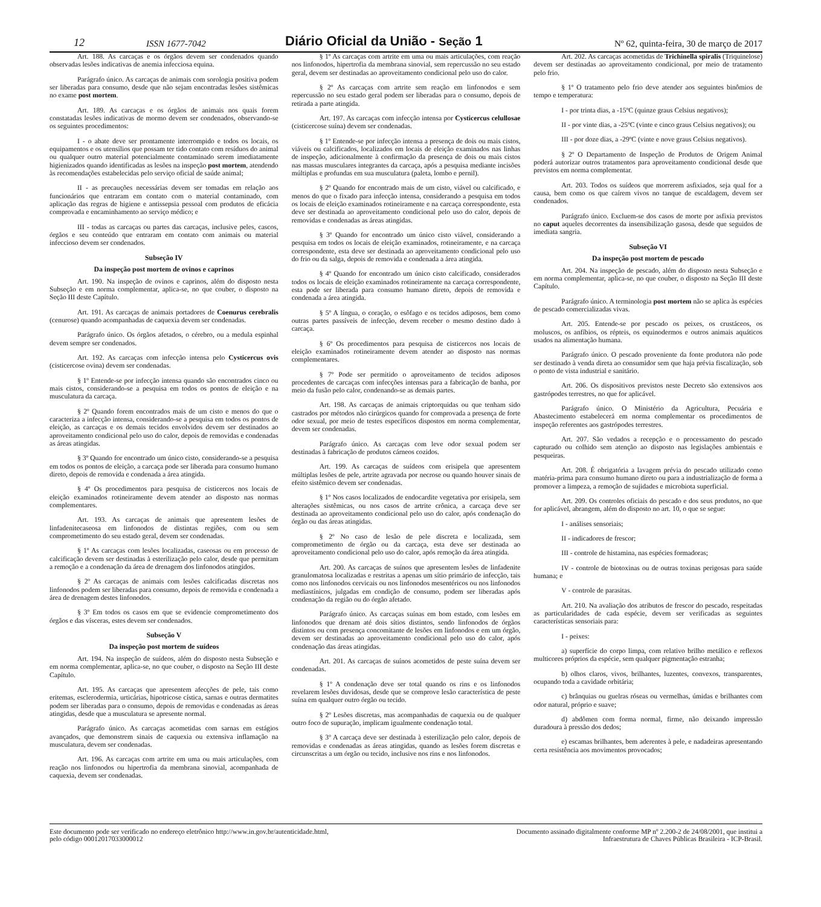12 ISSN 1677-7042 Diário Oficial da União - Seção 1 Nº 62, quinta-feira, 30 de março de 2017
Art. 188. As carcaças e os órgãos devem ser condenados quando observadas lesões indicativas de anemia infecciosa equina.
Parágrafo único. As carcaças de animais com sorologia positiva podem ser liberadas para consumo, desde que não sejam encontradas lesões sistêmicas no exame post mortem.
Art. 189. As carcaças e os órgãos de animais nos quais forem constatadas lesões indicativas de mormo devem ser condenados, observando-se os seguintes procedimentos:
I - o abate deve ser prontamente interrompido e todos os locais, os equipamentos e os utensílios que possam ter tido contato com resíduos do animal ou qualquer outro material potencialmente contaminado serem imediatamente higienizados quando identificadas as lesões na inspeção post mortem, atendendo às recomendações estabelecidas pelo serviço oficial de saúde animal;
II - as precauções necessárias devem ser tomadas em relação aos funcionários que entraram em contato com o material contaminado, com aplicação das regras de higiene e antissepsia pessoal com produtos de eficácia comprovada e encaminhamento ao serviço médico; e
III - todas as carcaças ou partes das carcaças, inclusive peles, cascos, órgãos e seu conteúdo que entraram em contato com animais ou material infeccioso devem ser condenados.
Subseção IV
Da inspeção post mortem de ovinos e caprinos
Art. 190. Na inspeção de ovinos e caprinos, além do disposto nesta Subseção e em norma complementar, aplica-se, no que couber, o disposto na Seção III deste Capítulo.
Art. 191. As carcaças de animais portadores de Coenurus cerebralis (cenurose) quando acompanhadas de caquexia devem ser condenadas.
Parágrafo único. Os órgãos afetados, o cérebro, ou a medula espinhal devem sempre ser condenados.
Art. 192. As carcaças com infecção intensa pelo Cysticercus ovis (cisticercose ovina) devem ser condenadas.
§ 1º Entende-se por infecção intensa quando são encontrados cinco ou mais cistos, considerando-se a pesquisa em todos os pontos de eleição e na musculatura da carcaça.
§ 2º Quando forem encontrados mais de um cisto e menos do que o caracteriza a infecção intensa, considerando-se a pesquisa em todos os pontos de eleição, as carcaças e os demais tecidos envolvidos devem ser destinados ao aproveitamento condicional pelo uso do calor, depois de removidas e condenadas as áreas atingidas.
§ 3º Quando for encontrado um único cisto, considerando-se a pesquisa em todos os pontos de eleição, a carcaça pode ser liberada para consumo humano direto, depois de removida e condenada a área atingida.
§ 4º Os procedimentos para pesquisa de cisticercos nos locais de eleição examinados rotineiramente devem atender ao disposto nas normas complementares.
Art. 193. As carcaças de animais que apresentem lesões de linfadenitecaseosa em linfonodos de distintas regiões, com ou sem comprometimento do seu estado geral, devem ser condenadas.
§ 1º As carcaças com lesões localizadas, caseosas ou em processo de calcificação devem ser destinadas à esterilização pelo calor, desde que permitam a remoção e a condenação da área de drenagem dos linfonodos atingidos.
§ 2º As carcaças de animais com lesões calcificadas discretas nos linfonodos podem ser liberadas para consumo, depois de removida e condenada a área de drenagem destes linfonodos.
§ 3º Em todos os casos em que se evidencie comprometimento dos órgãos e das vísceras, estes devem ser condenados.
Subseção V
Da inspeção post mortem de suídeos
Art. 194. Na inspeção de suídeos, além do disposto nesta Subseção e em norma complementar, aplica-se, no que couber, o disposto na Seção III deste Capítulo.
Art. 195. As carcaças que apresentem afecções de pele, tais como eritemas, esclerodermia, urticárias, hipotricose cística, sarnas e outras dermatites podem ser liberadas para o consumo, depois de removidas e condenadas as áreas atingidas, desde que a musculatura se apresente normal.
Parágrafo único. As carcaças acometidas com sarnas em estágios avançados, que demonstrem sinais de caquexia ou extensiva inflamação na musculatura, devem ser condenadas.
Art. 196. As carcaças com artrite em uma ou mais articulações, com reação nos linfonodos ou hipertrofia da membrana sinovial, acompanhada de caquexia, devem ser condenadas.
§ 1º As carcaças com artrite em uma ou mais articulações, com reação nos linfonodos, hipertrofia da membrana sinovial, sem repercussão no seu estado geral, devem ser destinadas ao aproveitamento condicional pelo uso do calor.
§ 2º As carcaças com artrite sem reação em linfonodos e sem repercussão no seu estado geral podem ser liberadas para o consumo, depois de retirada a parte atingida.
Art. 197. As carcaças com infecção intensa por Cysticercus celullosae (cisticercose suína) devem ser condenadas.
§ 1º Entende-se por infecção intensa a presença de dois ou mais cistos, viáveis ou calcificados, localizados em locais de eleição examinados nas linhas de inspeção, adicionalmente à confirmação da presença de dois ou mais cistos nas massas musculares integrantes da carcaça, após a pesquisa mediante incisões múltiplas e profundas em sua musculatura (paleta, lombo e pernil).
§ 2º Quando for encontrado mais de um cisto, viável ou calcificado, e menos do que o fixado para infecção intensa, considerando a pesquisa em todos os locais de eleição examinados rotineiramente e na carcaça correspondente, esta deve ser destinada ao aproveitamento condicional pelo uso do calor, depois de removidas e condenadas as áreas atingidas.
§ 3º Quando for encontrado um único cisto viável, considerando a pesquisa em todos os locais de eleição examinados, rotineiramente, e na carcaça correspondente, esta deve ser destinada ao aproveitamento condicional pelo uso do frio ou da salga, depois de removida e condenada a área atingida.
§ 4º Quando for encontrado um único cisto calcificado, considerados todos os locais de eleição examinados rotineiramente na carcaça correspondente, esta pode ser liberada para consumo humano direto, depois de removida e condenada a área atingida.
§ 5º A língua, o coração, o esôfago e os tecidos adiposos, bem como outras partes passíveis de infecção, devem receber o mesmo destino dado à carcaça.
§ 6º Os procedimentos para pesquisa de cisticercos nos locais de eleição examinados rotineiramente devem atender ao disposto nas normas complementares.
§ 7º Pode ser permitido o aproveitamento de tecidos adiposos procedentes de carcaças com infecções intensas para a fabricação de banha, por meio da fusão pelo calor, condenando-se as demais partes.
Art. 198. As carcaças de animais criptorquidas ou que tenham sido castrados por métodos não cirúrgicos quando for comprovada a presença de forte odor sexual, por meio de testes específicos dispostos em norma complementar, devem ser condenadas.
Parágrafo único. As carcaças com leve odor sexual podem ser destinadas à fabricação de produtos cárneos cozidos.
Art. 199. As carcaças de suídeos com erisipela que apresentem múltiplas lesões de pele, artrite agravada por necrose ou quando houver sinais de efeito sistêmico devem ser condenadas.
§ 1º Nos casos localizados de endocardite vegetativa por erisipela, sem alterações sistêmicas, ou nos casos de artrite crônica, a carcaça deve ser destinada ao aproveitamento condicional pelo uso do calor, após condenação do órgão ou das áreas atingidas.
§ 2º No caso de lesão de pele discreta e localizada, sem comprometimento de órgão ou da carcaça, esta deve ser destinada ao aproveitamento condicional pelo uso do calor, após remoção da área atingida.
Art. 200. As carcaças de suínos que apresentem lesões de linfadenite granulomatosa localizadas e restritas a apenas um sítio primário de infecção, tais como nos linfonodos cervicais ou nos linfonodos mesentéricos ou nos linfonodos mediastínicos, julgadas em condição de consumo, podem ser liberadas após condenação da região ou do órgão afetado.
Parágrafo único. As carcaças suínas em bom estado, com lesões em linfonodos que drenam até dois sítios distintos, sendo linfonodos de órgãos distintos ou com presença concomitante de lesões em linfonodos e em um órgão, devem ser destinadas ao aproveitamento condicional pelo uso do calor, após condenação das áreas atingidas.
Art. 201. As carcaças de suínos acometidos de peste suína devem ser condenadas.
§ 1º A condenação deve ser total quando os rins e os linfonodos revelarem lesões duvidosas, desde que se comprove lesão característica de peste suína em qualquer outro órgão ou tecido.
§ 2º Lesões discretas, mas acompanhadas de caquexia ou de qualquer outro foco de supuração, implicam igualmente condenação total.
§ 3º A carcaça deve ser destinada à esterilização pelo calor, depois de removidas e condenadas as áreas atingidas, quando as lesões forem discretas e circunscritas a um órgão ou tecido, inclusive nos rins e nos linfonodos.
Art. 202. As carcaças acometidas de Trichinella spiralis (Triquinelose) devem ser destinadas ao aproveitamento condicional, por meio de tratamento pelo frio.
§ 1º O tratamento pelo frio deve atender aos seguintes binômios de tempo e temperatura:
I - por trinta dias, a -15ºC (quinze graus Celsius negativos);
II - por vinte dias, a -25ºC (vinte e cinco graus Celsius negativos); ou
III - por doze dias, a -29ºC (vinte e nove graus Celsius negativos).
§ 2º O Departamento de Inspeção de Produtos de Origem Animal poderá autorizar outros tratamentos para aproveitamento condicional desde que previstos em norma complementar.
Art. 203. Todos os suídeos que morrerem asfixiados, seja qual for a causa, bem como os que caírem vivos no tanque de escaldagem, devem ser condenados.
Parágrafo único. Excluem-se dos casos de morte por asfixia previstos no caput aqueles decorrentes da insensibilização gasosa, desde que seguidos de imediata sangria.
Subseção VI
Da inspeção post mortem de pescado
Art. 204. Na inspeção de pescado, além do disposto nesta Subseção e em norma complementar, aplica-se, no que couber, o disposto na Seção III deste Capítulo.
Parágrafo único. A terminologia post mortem não se aplica às espécies de pescado comercializadas vivas.
Art. 205. Entende-se por pescado os peixes, os crustáceos, os moluscos, os anfíbios, os répteis, os equinodermos e outros animais aquáticos usados na alimentação humana.
Parágrafo único. O pescado proveniente da fonte produtora não pode ser destinado à venda direta ao consumidor sem que haja prévia fiscalização, sob o ponto de vista industrial e sanitário.
Art. 206. Os dispositivos previstos neste Decreto são extensivos aos gastrópodes terrestres, no que for aplicável.
Parágrafo único. O Ministério da Agricultura, Pecuária e Abastecimento estabelecerá em norma complementar os procedimentos de inspeção referentes aos gastrópodes terrestres.
Art. 207. São vedados a recepção e o processamento do pescado capturado ou colhido sem atenção ao disposto nas legislações ambientais e pesqueiras.
Art. 208. É obrigatória a lavagem prévia do pescado utilizado como matéria-prima para consumo humano direto ou para a industrialização de forma a promover a limpeza, a remoção de sujidades e microbiota superficial.
Art. 209. Os controles oficiais do pescado e dos seus produtos, no que for aplicável, abrangem, além do disposto no art. 10, o que se segue:
I - análises sensoriais;
II - indicadores de frescor;
III - controle de histamina, nas espécies formadoras;
IV - controle de biotoxinas ou de outras toxinas perigosas para saúde humana; e
V - controle de parasitas.
Art. 210. Na avaliação dos atributos de frescor do pescado, respeitadas as particularidades de cada espécie, devem ser verificadas as seguintes características sensoriais para:
I - peixes:
a) superfície do corpo limpa, com relativo brilho metálico e reflexos multicores próprios da espécie, sem qualquer pigmentação estranha;
b) olhos claros, vivos, brilhantes, luzentes, convexos, transparentes, ocupando toda a cavidade orbitária;
c) brânquias ou guelras róseas ou vermelhas, úmidas e brilhantes com odor natural, próprio e suave;
d) abdômen com forma normal, firme, não deixando impressão duradoura à pressão dos dedos;
e) escamas brilhantes, bem aderentes à pele, e nadadeiras apresentando certa resistência aos movimentos provocados;
Este documento pode ser verificado no endereço eletrônico http://www.in.gov.br/autenticidade.html,
pelo código 00012017033000012
Documento assinado digitalmente conforme MP nº 2.200-2 de 24/08/2001, que institui a
Infraestrutura de Chaves Públicas Brasileira - ICP-Brasil.